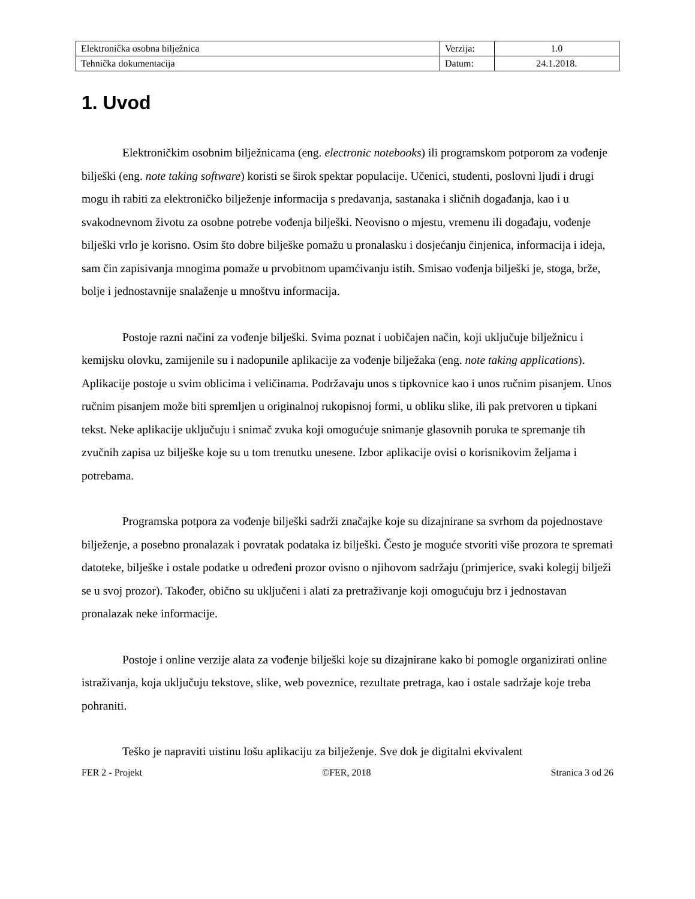| Elektronička osobna bilježnica | Verzija: | 1.0 |
| Tehnička dokumentacija | Datum: | 24.1.2018. |
1. Uvod
Elektroničkim osobnim bilježnicama (eng. electronic notebooks) ili programskom potporom za vođenje bilješki (eng. note taking software) koristi se širok spektar populacije. Učenici, studenti, poslovni ljudi i drugi mogu ih rabiti za elektroničko bilježenje informacija s predavanja, sastanaka i sličnih događanja, kao i u svakodnevnom životu za osobne potrebe vođenja bilješki. Neovisno o mjestu, vremenu ili događaju, vođenje bilješki vrlo je korisno. Osim što dobre bilješke pomažu u pronalasku i dosjećanju činjenica, informacija i ideja, sam čin zapisivanja mnogima pomaže u prvobitnom upamćivanju istih. Smisao vođenja bilješki je, stoga, brže, bolje i jednostavnije snalaženje u mnoštvu informacija.
Postoje razni načini za vođenje bilješki. Svima poznat i uobičajen način, koji uključuje bilježnicu i kemijsku olovku, zamijenile su i nadopunile aplikacije za vođenje bilježaka (eng. note taking applications). Aplikacije postoje u svim oblicima i veličinama. Podržavaju unos s tipkovnice kao i unos ručnim pisanjem. Unos ručnim pisanjem može biti spremljen u originalnoj rukopisnoj formi, u obliku slike, ili pak pretvoren u tipkani tekst. Neke aplikacije uključuju i snimač zvuka koji omogućuje snimanje glasovnih poruka te spremanje tih zvučnih zapisa uz bilješke koje su u tom trenutku unesene. Izbor aplikacije ovisi o korisnikovim željama i potrebama.
Programska potpora za vođenje bilješki sadrži značajke koje su dizajnirane sa svrhom da pojednostave bilježenje, a posebno pronalazak i povratak podataka iz bilješki. Često je moguće stvoriti više prozora te spremati datoteke, bilješke i ostale podatke u određeni prozor ovisno o njihovom sadržaju (primjerice, svaki kolegij bilježi se u svoj prozor). Također, obično su uključeni i alati za pretraživanje koji omogućuju brz i jednostavan pronalazak neke informacije.
Postoje i online verzije alata za vođenje bilješki koje su dizajnirane kako bi pomogle organizirati online istraživanja, koja uključuju tekstove, slike, web poveznice, rezultate pretraga, kao i ostale sadržaje koje treba pohraniti.
Teško je napraviti uistinu lošu aplikaciju za bilježenje. Sve dok je digitalni ekvivalent
FER 2 - Projekt ©FER, 2018 Stranica 3 od 26